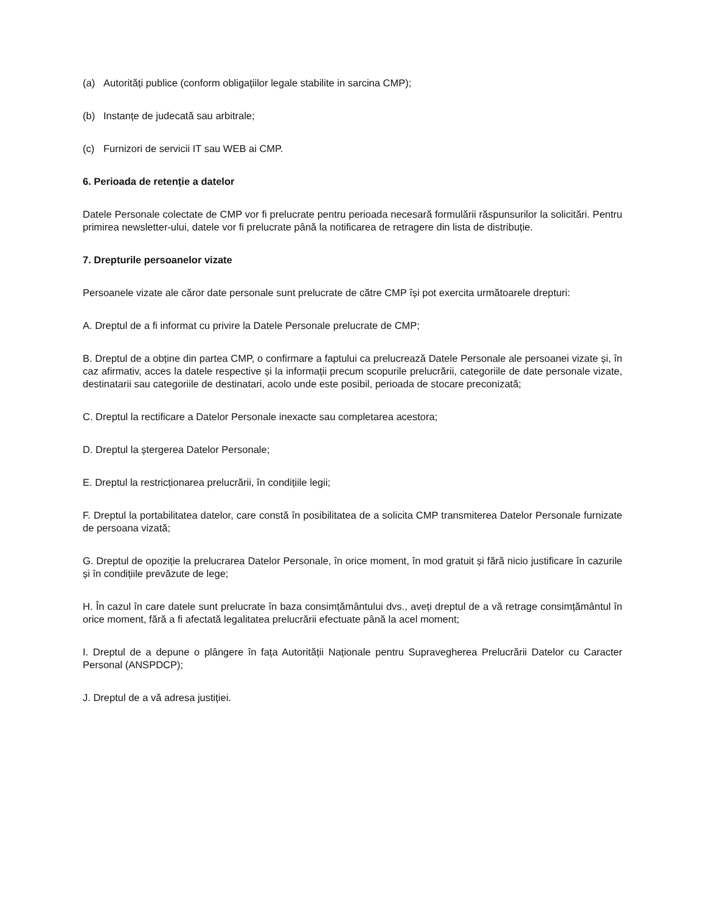(a) Autorități publice (conform obligațiilor legale stabilite in sarcina CMP);
(b) Instanțe de judecată sau arbitrale;
(c) Furnizori de servicii IT sau WEB ai CMP.
6. Perioada de retenție a datelor
Datele Personale colectate de CMP vor fi prelucrate pentru perioada necesară formulării răspunsurilor la solicitări. Pentru primirea newsletter-ului, datele vor fi prelucrate până la notificarea de retragere din lista de distribuție.
7. Drepturile persoanelor vizate
Persoanele vizate ale căror date personale sunt prelucrate de către CMP își pot exercita următoarele drepturi:
A. Dreptul de a fi informat cu privire la Datele Personale prelucrate de CMP;
B. Dreptul de a obține din partea CMP, o confirmare a faptului ca prelucrează Datele Personale ale persoanei vizate și, în caz afirmativ, acces la datele respective și la informații precum scopurile prelucrării, categoriile de date personale vizate, destinatarii sau categoriile de destinatari, acolo unde este posibil, perioada de stocare preconizată;
C. Dreptul la rectificare a Datelor Personale inexacte sau completarea acestora;
D. Dreptul la ștergerea Datelor Personale;
E. Dreptul la restricționarea prelucrării, în condițiile legii;
F. Dreptul la portabilitatea datelor, care constă în posibilitatea de a solicita CMP transmiterea Datelor Personale furnizate de persoana vizată;
G. Dreptul de opoziție la prelucrarea Datelor Personale, în orice moment, în mod gratuit și fără nicio justificare în cazurile și în condițiile prevăzute de lege;
H. În cazul în care datele sunt prelucrate în baza consimțământului dvs., aveți dreptul de a vă retrage consimțământul în orice moment, fără a fi afectată legalitatea prelucrării efectuate până la acel moment;
I. Dreptul de a depune o plângere în fața Autorității Naționale pentru Supravegherea Prelucrării Datelor cu Caracter Personal (ANSPDCP);
J. Dreptul de a vă adresa justiției.